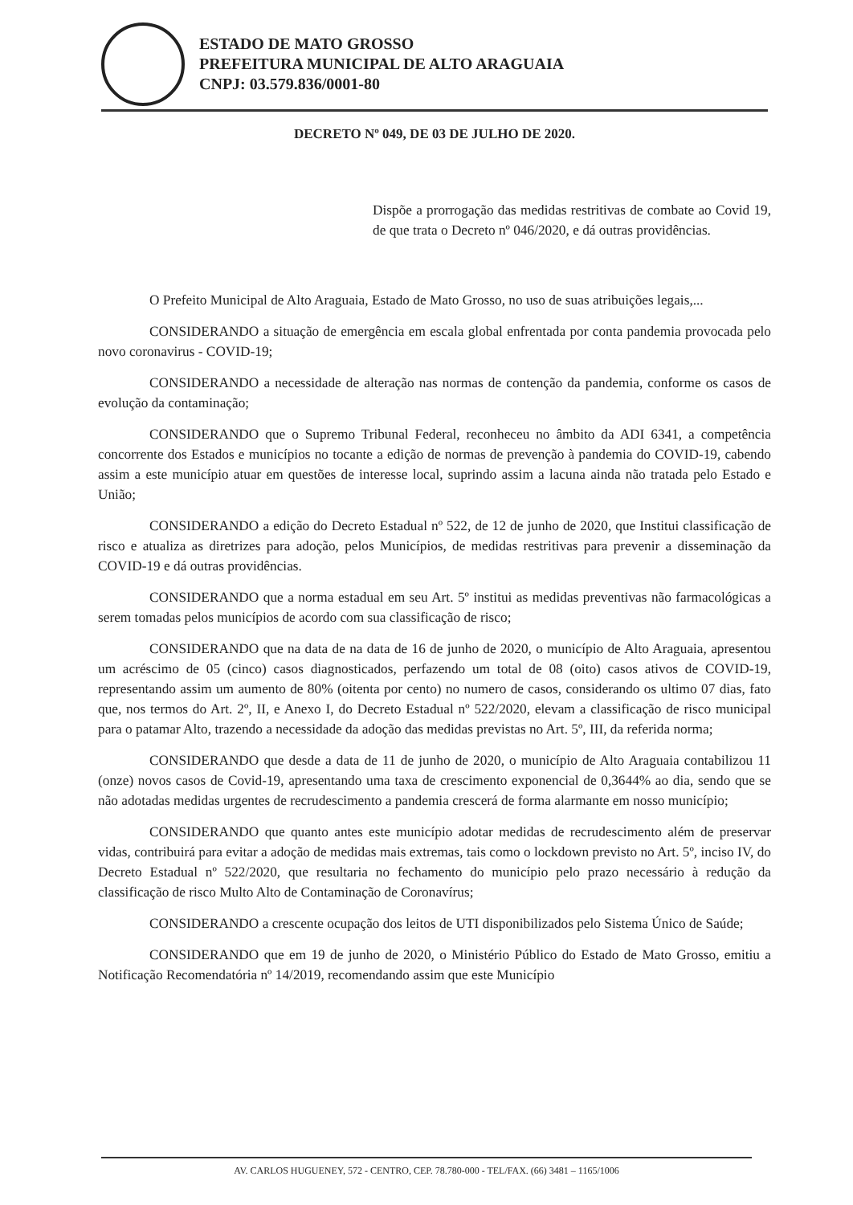ESTADO DE MATO GROSSO
PREFEITURA MUNICIPAL DE ALTO ARAGUAIA
CNPJ: 03.579.836/0001-80
DECRETO Nº 049, DE 03 DE JULHO DE 2020.
Dispõe a prorrogação das medidas restritivas de combate ao Covid 19, de que trata o Decreto nº 046/2020, e dá outras providências.
O Prefeito Municipal de Alto Araguaia, Estado de Mato Grosso, no uso de suas atribuições legais,...
CONSIDERANDO a situação de emergência em escala global enfrentada por conta pandemia provocada pelo novo coronavirus - COVID-19;
CONSIDERANDO a necessidade de alteração nas normas de contenção da pandemia, conforme os casos de evolução da contaminação;
CONSIDERANDO que o Supremo Tribunal Federal, reconheceu no âmbito da ADI 6341, a competência concorrente dos Estados e municípios no tocante a edição de normas de prevenção à pandemia do COVID-19, cabendo assim a este município atuar em questões de interesse local, suprindo assim a lacuna ainda não tratada pelo Estado e União;
CONSIDERANDO a edição do Decreto Estadual nº 522, de 12 de junho de 2020, que Institui classificação de risco e atualiza as diretrizes para adoção, pelos Municípios, de medidas restritivas para prevenir a disseminação da COVID-19 e dá outras providências.
CONSIDERANDO que a norma estadual em seu Art. 5º institui as medidas preventivas não farmacológicas a serem tomadas pelos municípios de acordo com sua classificação de risco;
CONSIDERANDO que na data de na data de 16 de junho de 2020, o município de Alto Araguaia, apresentou um acréscimo de 05 (cinco) casos diagnosticados, perfazendo um total de 08 (oito) casos ativos de COVID-19, representando assim um aumento de 80% (oitenta por cento) no numero de casos, considerando os ultimo 07 dias, fato que, nos termos do Art. 2º, II, e Anexo I, do Decreto Estadual nº 522/2020, elevam a classificação de risco municipal para o patamar Alto, trazendo a necessidade da adoção das medidas previstas no Art. 5º, III, da referida norma;
CONSIDERANDO que desde a data de 11 de junho de 2020, o município de Alto Araguaia contabilizou 11 (onze) novos casos de Covid-19, apresentando uma taxa de crescimento exponencial de 0,3644% ao dia, sendo que se não adotadas medidas urgentes de recrudescimento a pandemia crescerá de forma alarmante em nosso município;
CONSIDERANDO que quanto antes este município adotar medidas de recrudescimento além de preservar vidas, contribuirá para evitar a adoção de medidas mais extremas, tais como o lockdown previsto no Art. 5º, inciso IV, do Decreto Estadual nº 522/2020, que resultaria no fechamento do município pelo prazo necessário à redução da classificação de risco Multo Alto de Contaminação de Coronavírus;
CONSIDERANDO a crescente ocupação dos leitos de UTI disponibilizados pelo Sistema Único de Saúde;
CONSIDERANDO que em 19 de junho de 2020, o Ministério Público do Estado de Mato Grosso, emitiu a Notificação Recomendatória nº 14/2019, recomendando assim que este Município
AV. CARLOS HUGUENEY, 572 - CENTRO, CEP. 78.780-000 - TEL/FAX. (66) 3481 – 1165/1006